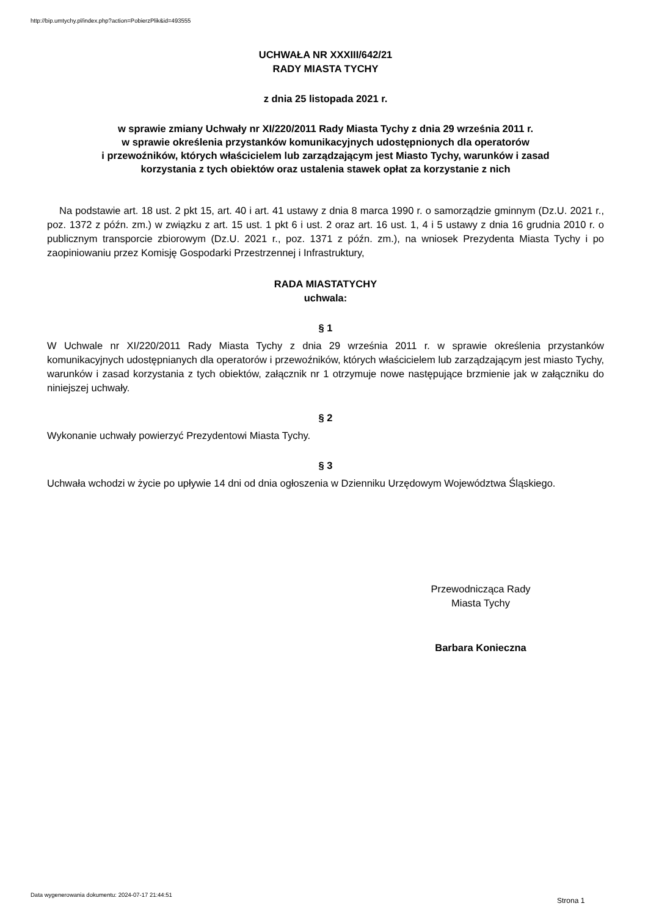http://bip.umtychy.pl/index.php?action=PobierzPlik&id=493555
UCHWAŁA NR XXXIII/642/21
RADY MIASTA TYCHY
z dnia 25 listopada 2021 r.
w sprawie zmiany Uchwały nr XI/220/2011 Rady Miasta Tychy z dnia 29 września 2011 r.
w sprawie określenia przystanków komunikacyjnych udostępnionych dla operatorów
i przewoźników, których właścicielem lub zarządzającym jest Miasto Tychy, warunków i zasad
korzystania z tych obiektów oraz ustalenia stawek opłat za korzystanie z nich
Na podstawie art. 18 ust. 2 pkt 15, art. 40 i art. 41 ustawy z dnia 8 marca 1990 r. o samorządzie gminnym (Dz.U. 2021 r., poz. 1372 z późn. zm.) w związku z art. 15 ust. 1 pkt 6 i ust. 2 oraz art. 16 ust. 1, 4 i 5 ustawy z dnia 16 grudnia 2010 r. o publicznym transporcie zbiorowym (Dz.U. 2021 r., poz. 1371 z późn. zm.), na wniosek Prezydenta Miasta Tychy i po zaopiniowaniu przez Komisję Gospodarki Przestrzennej i Infrastruktury,
RADA MIASTATYCHY
uchwala:
§ 1
W Uchwale nr XI/220/2011 Rady Miasta Tychy z dnia 29 września 2011 r. w sprawie określenia przystanków komunikacyjnych udostępnianych dla operatorów i przewoźników, których właścicielem lub zarządzającym jest miasto Tychy, warunków i zasad korzystania z tych obiektów, załącznik nr 1 otrzymuje nowe następujące brzmienie jak w załączniku do niniejszej uchwały.
§ 2
Wykonanie uchwały powierzyć Prezydentowi Miasta Tychy.
§ 3
Uchwała wchodzi w życie po upływie 14 dni od dnia ogłoszenia w Dzienniku Urzędowym Województwa Śląskiego.
Przewodnicząca Rady
Miasta Tychy
Barbara Konieczna
Data wygenerowania dokumentu: 2024-07-17 21:44:51
Strona 1